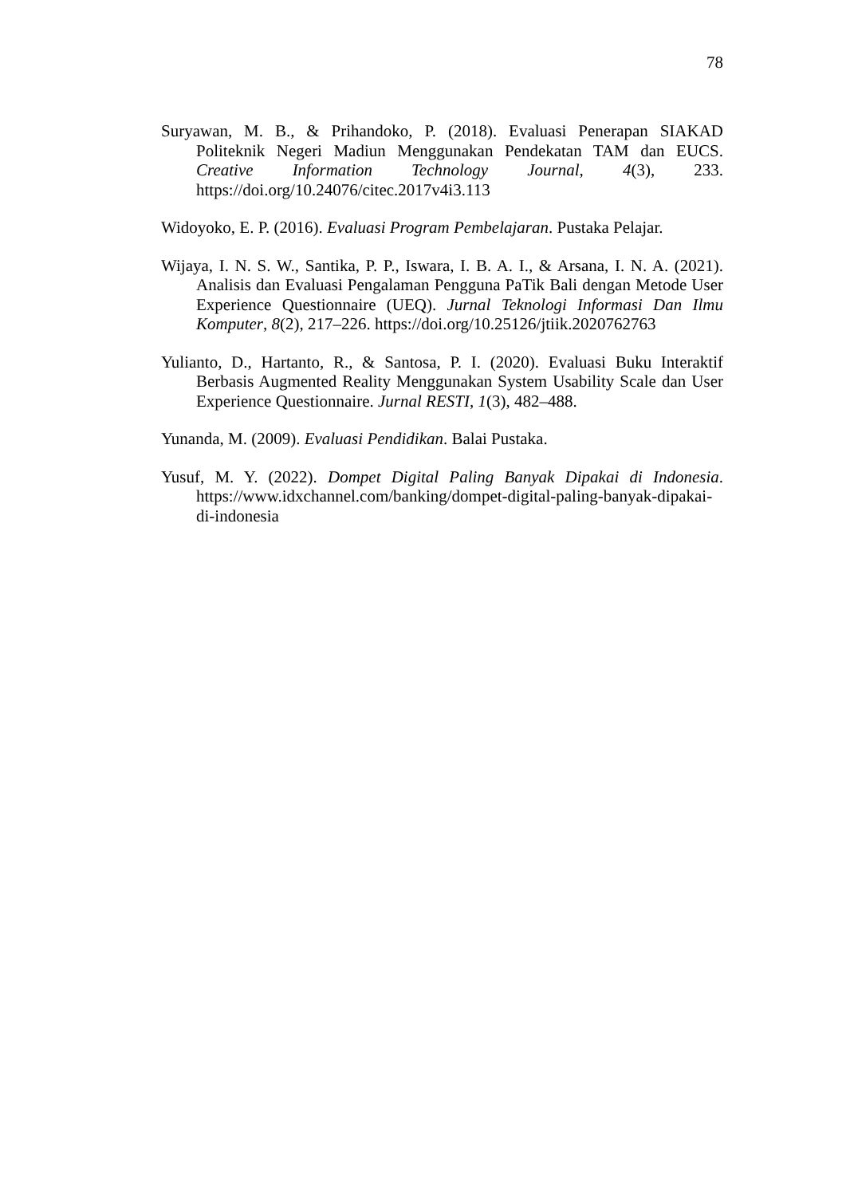78
Suryawan, M. B., & Prihandoko, P. (2018). Evaluasi Penerapan SIAKAD Politeknik Negeri Madiun Menggunakan Pendekatan TAM dan EUCS. Creative Information Technology Journal, 4(3), 233. https://doi.org/10.24076/citec.2017v4i3.113
Widoyoko, E. P. (2016). Evaluasi Program Pembelajaran. Pustaka Pelajar.
Wijaya, I. N. S. W., Santika, P. P., Iswara, I. B. A. I., & Arsana, I. N. A. (2021). Analisis dan Evaluasi Pengalaman Pengguna PaTik Bali dengan Metode User Experience Questionnaire (UEQ). Jurnal Teknologi Informasi Dan Ilmu Komputer, 8(2), 217–226. https://doi.org/10.25126/jtiik.2020762763
Yulianto, D., Hartanto, R., & Santosa, P. I. (2020). Evaluasi Buku Interaktif Berbasis Augmented Reality Menggunakan System Usability Scale dan User Experience Questionnaire. Jurnal RESTI, 1(3), 482–488.
Yunanda, M. (2009). Evaluasi Pendidikan. Balai Pustaka.
Yusuf, M. Y. (2022). Dompet Digital Paling Banyak Dipakai di Indonesia. https://www.idxchannel.com/banking/dompet-digital-paling-banyak-dipakai-di-indonesia